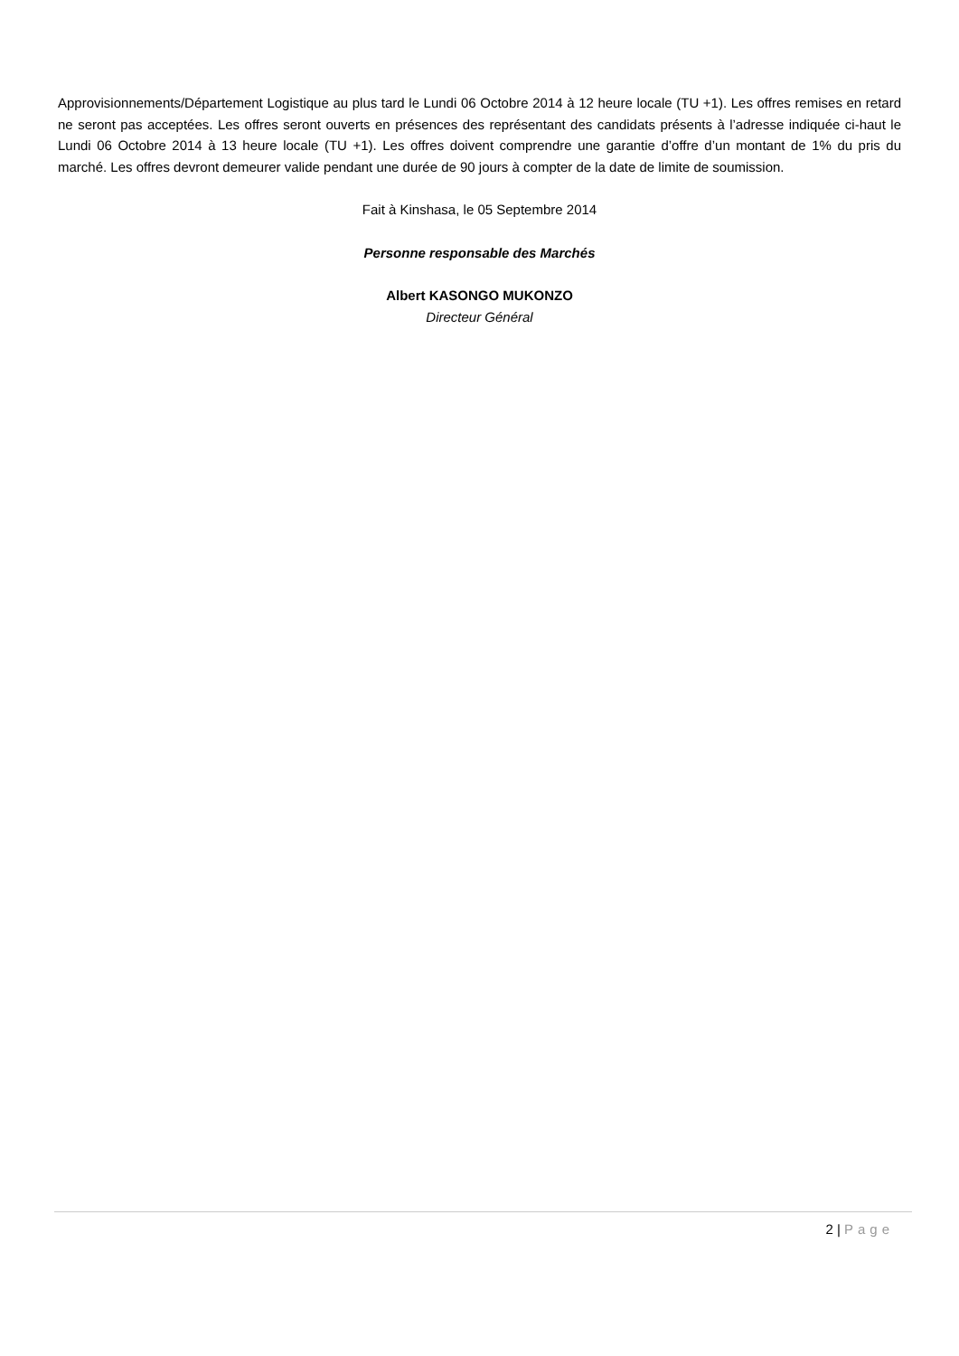Approvisionnements/Département Logistique au plus tard le Lundi 06 Octobre 2014 à 12 heure locale (TU +1). Les offres remises en retard ne seront pas acceptées. Les offres seront ouverts en présences des représentant des candidats présents à l’adresse indiquée ci-haut le Lundi 06 Octobre 2014 à 13 heure locale (TU +1). Les offres doivent comprendre une garantie d’offre d’un montant de 1% du pris du marché. Les offres devront demeurer valide pendant une durée de 90 jours à compter de la date de limite de soumission.
Fait à Kinshasa, le 05 Septembre 2014
Personne responsable des Marchés
Albert KASONGO MUKONZO
Directeur Général
2 | Page